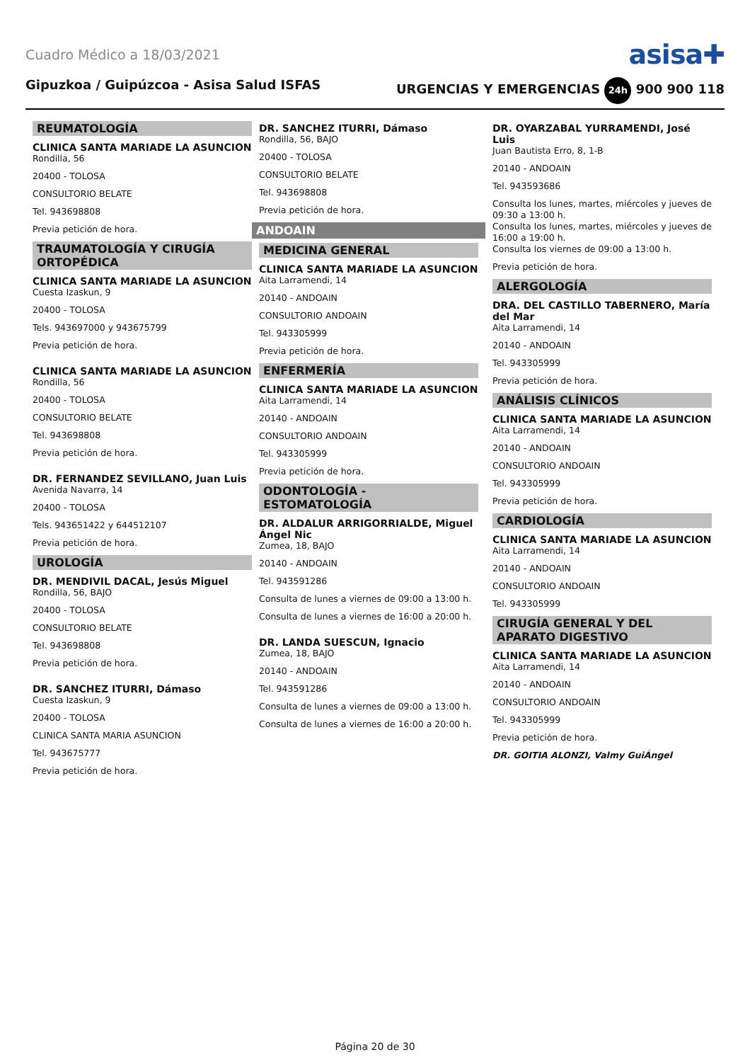Cuadro Médico a 18/03/2021
asisa✚
Gipuzkoa / Guipúzcoa - Asisa Salud ISFAS URGENCIAS Y EMERGENCIAS 24h 900 900 118
REUMATOLOGÍA
CLINICA SANTA MARIADE LA ASUNCION
Rondilla, 56
20400 - TOLOSA
CONSULTORIO BELATE
Tel. 943698808
Previa petición de hora.
TRAUMATOLOGÍA Y CIRUGÍA ORTOPÉDICA
CLINICA SANTA MARIADE LA ASUNCION
Cuesta Izaskun, 9
20400 - TOLOSA
Tels. 943697000 y 943675799
Previa petición de hora.
CLINICA SANTA MARIADE LA ASUNCION
Rondilla, 56
20400 - TOLOSA
CONSULTORIO BELATE
Tel. 943698808
Previa petición de hora.
DR. FERNANDEZ SEVILLANO, Juan Luis
Avenida Navarra, 14
20400 - TOLOSA
Tels. 943651422 y 644512107
Previa petición de hora.
UROLOGÍA
DR. MENDIVIL DACAL, Jesús Miguel
Rondilla, 56, BAJO
20400 - TOLOSA
CONSULTORIO BELATE
Tel. 943698808
Previa petición de hora.
DR. SANCHEZ ITURRI, Dámaso
Cuesta Izaskun, 9
20400 - TOLOSA
CLINICA SANTA MARIA ASUNCION
Tel. 943675777
Previa petición de hora.
DR. SANCHEZ ITURRI, Dámaso
Rondilla, 56, BAJO
20400 - TOLOSA
CONSULTORIO BELATE
Tel. 943698808
Previa petición de hora.
ANDOAIN
MEDICINA GENERAL
CLINICA SANTA MARIADE LA ASUNCION
Aita Larramendi, 14
20140 - ANDOAIN
CONSULTORIO ANDOAIN
Tel. 943305999
Previa petición de hora.
ENFERMERÍA
CLINICA SANTA MARIADE LA ASUNCION
Aita Larramendi, 14
20140 - ANDOAIN
CONSULTORIO ANDOAIN
Tel. 943305999
Previa petición de hora.
ODONTOLOGÍA - ESTOMATOLOGÍA
DR. ALDALUR ARRIGORRIALDE, Miguel Ángel Nic
Zumea, 18, BAJO
20140 - ANDOAIN
Tel. 943591286
Consulta de lunes a viernes de 09:00 a 13:00 h.
Consulta de lunes a viernes de 16:00 a 20:00 h.
DR. LANDA SUESCUN, Ignacio
Zumea, 18, BAJO
20140 - ANDOAIN
Tel. 943591286
Consulta de lunes a viernes de 09:00 a 13:00 h.
Consulta de lunes a viernes de 16:00 a 20:00 h.
DR. OYARZABAL YURRAMENDI, José Luis
Juan Bautista Erro, 8, 1-B
20140 - ANDOAIN
Tel. 943593686
Consulta los lunes, martes, miércoles y jueves de 09:30 a 13:00 h.
Consulta los lunes, martes, miércoles y jueves de 16:00 a 19:00 h.
Consulta los viernes de 09:00 a 13:00 h.
Previa petición de hora.
ALERGOLOGÍA
DRA. DEL CASTILLO TABERNERO, María del Mar
Aita Larramendi, 14
20140 - ANDOAIN
Tel. 943305999
Previa petición de hora.
ANÁLISIS CLÍNICOS
CLINICA SANTA MARIADE LA ASUNCION
Aita Larramendi, 14
20140 - ANDOAIN
CONSULTORIO ANDOAIN
Tel. 943305999
Previa petición de hora.
CARDIOLOGÍA
CLINICA SANTA MARIADE LA ASUNCION
Aita Larramendi, 14
20140 - ANDOAIN
CONSULTORIO ANDOAIN
Tel. 943305999
CIRUGÍA GENERAL Y DEL APARATO DIGESTIVO
CLINICA SANTA MARIADE LA ASUNCION
Aita Larramendi, 14
20140 - ANDOAIN
CONSULTORIO ANDOAIN
Tel. 943305999
Previa petición de hora.
DR. GOITIA ALONZI, Valmy GuiÁngel
Página 20 de 30